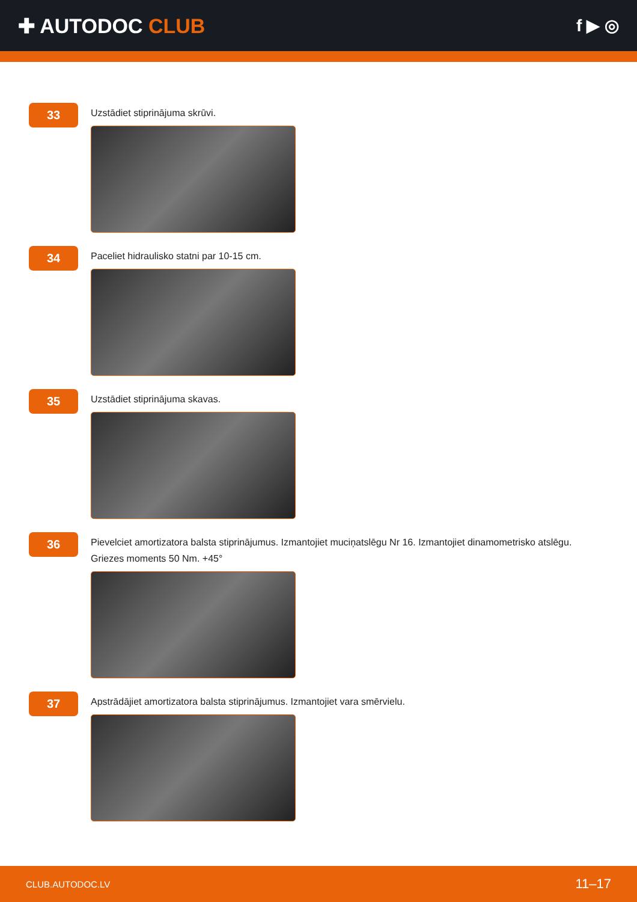✚ AUTODOC CLUB
f ▶ ◎
33
Uzstādiet stiprinājuma skrūvi.
34
Paceliet hidraulisko statni par 10-15 cm.
35
Uzstādiet stiprinājuma skavas.
36
Pievelciet amortizatora balsta stiprinājumus. Izmantojiet muciņatslēgu Nr 16. Izmantojiet dinamometrisko atslēgu. Griezes moments 50 Nm. +45°
37
Apstrādājiet amortizatora balsta stiprinājumus. Izmantojiet vara smērvielu.
CLUB.AUTODOC.LV 11–17